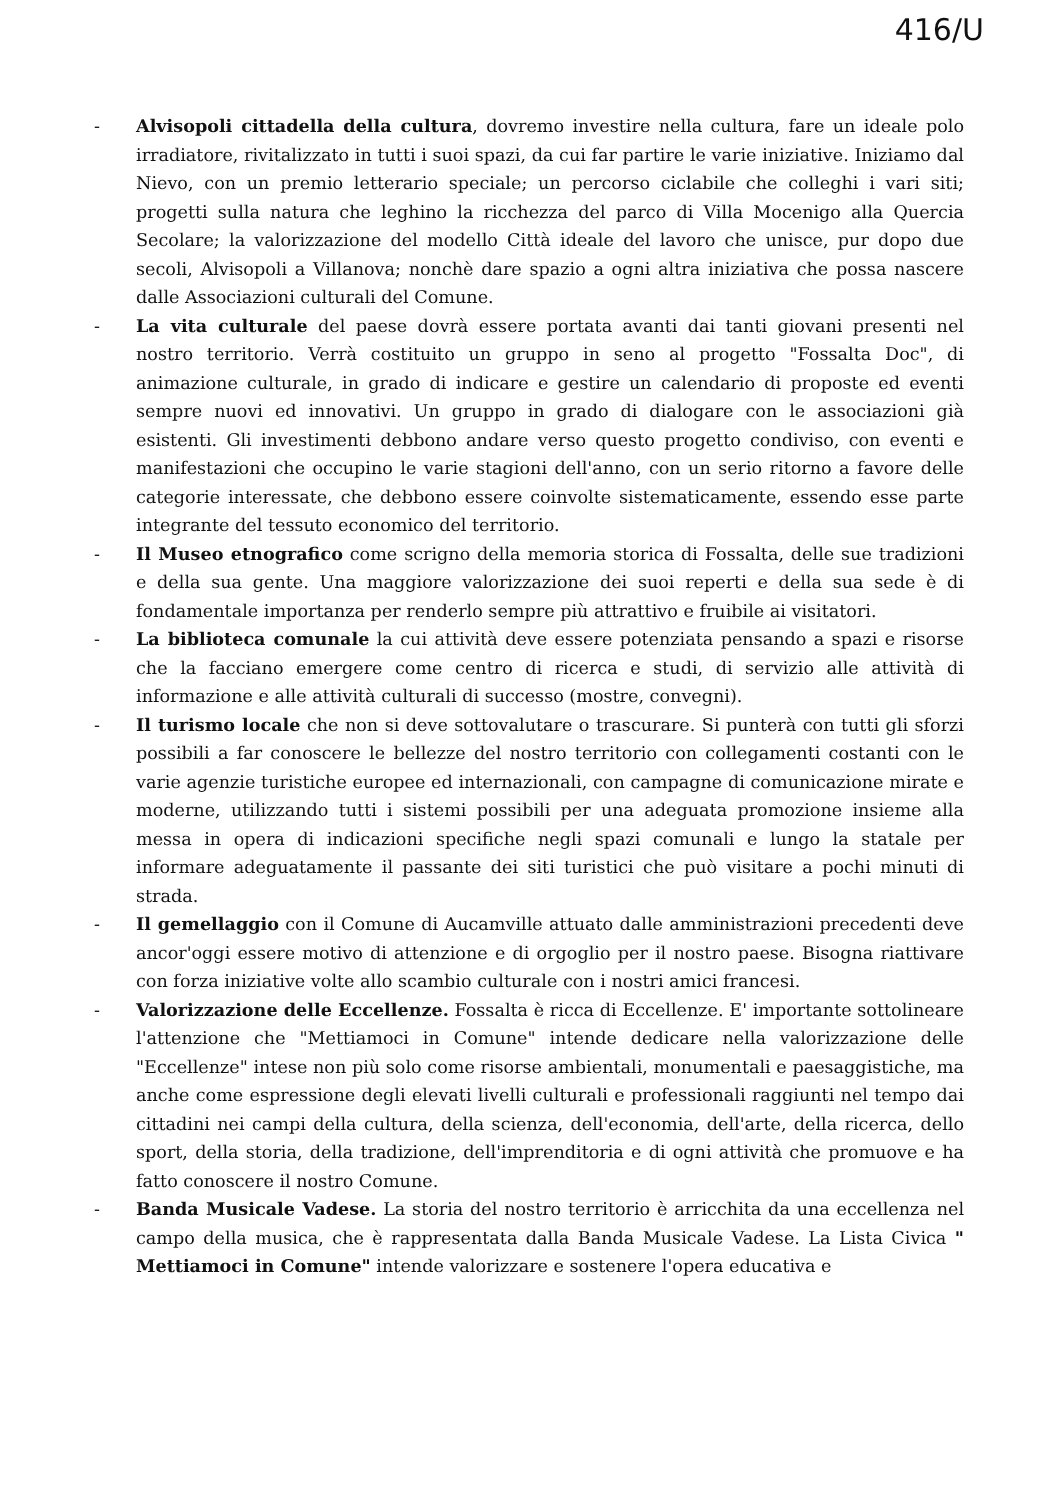416/U
- Alvisopoli cittadella della cultura, dovremo investire nella cultura, fare un ideale polo irradiatore, rivitalizzato in tutti i suoi spazi, da cui far partire le varie iniziative. Iniziamo dal Nievo, con un premio letterario speciale; un percorso ciclabile che colleghi i vari siti; progetti sulla natura che leghino la ricchezza del parco di Villa Mocenigo alla Quercia Secolare; la valorizzazione del modello Città ideale del lavoro che unisce, pur dopo due secoli, Alvisopoli a Villanova; nonchè dare spazio a ogni altra iniziativa che possa nascere dalle Associazioni culturali del Comune.
- La vita culturale del paese dovrà essere portata avanti dai tanti giovani presenti nel nostro territorio. Verrà costituito un gruppo in seno al progetto "Fossalta Doc", di animazione culturale, in grado di indicare e gestire un calendario di proposte ed eventi sempre nuovi ed innovativi. Un gruppo in grado di dialogare con le associazioni già esistenti. Gli investimenti debbono andare verso questo progetto condiviso, con eventi e manifestazioni che occupino le varie stagioni dell'anno, con un serio ritorno a favore delle categorie interessate, che debbono essere coinvolte sistematicamente, essendo esse parte integrante del tessuto economico del territorio.
- Il Museo etnografico come scrigno della memoria storica di Fossalta, delle sue tradizioni e della sua gente. Una maggiore valorizzazione dei suoi reperti e della sua sede è di fondamentale importanza per renderlo sempre più attrattivo e fruibile ai visitatori.
- La biblioteca comunale la cui attività deve essere potenziata pensando a spazi e risorse che la facciano emergere come centro di ricerca e studi, di servizio alle attività di informazione e alle attività culturali di successo (mostre, convegni).
- Il turismo locale che non si deve sottovalutare o trascurare. Si punterà con tutti gli sforzi possibili a far conoscere le bellezze del nostro territorio con collegamenti costanti con le varie agenzie turistiche europee ed internazionali, con campagne di comunicazione mirate e moderne, utilizzando tutti i sistemi possibili per una adeguata promozione insieme alla messa in opera di indicazioni specifiche negli spazi comunali e lungo la statale per informare adeguatamente il passante dei siti turistici che può visitare a pochi minuti di strada.
- Il gemellaggio con il Comune di Aucamville attuato dalle amministrazioni precedenti deve ancor'oggi essere motivo di attenzione e di orgoglio per il nostro paese. Bisogna riattivare con forza iniziative volte allo scambio culturale con i nostri amici francesi.
- Valorizzazione delle Eccellenze. Fossalta è ricca di Eccellenze. E' importante sottolineare l'attenzione che "Mettiamoci in Comune" intende dedicare nella valorizzazione delle "Eccellenze" intese non più solo come risorse ambientali, monumentali e paesaggistiche, ma anche come espressione degli elevati livelli culturali e professionali raggiunti nel tempo dai cittadini nei campi della cultura, della scienza, dell'economia, dell'arte, della ricerca, dello sport, della storia, della tradizione, dell'imprenditoria e di ogni attività che promuove e ha fatto conoscere il nostro Comune.
- Banda Musicale Vadese. La storia del nostro territorio è arricchita da una eccellenza nel campo della musica, che è rappresentata dalla Banda Musicale Vadese. La Lista Civica " Mettiamoci in Comune" intende valorizzare e sostenere l'opera educativa e